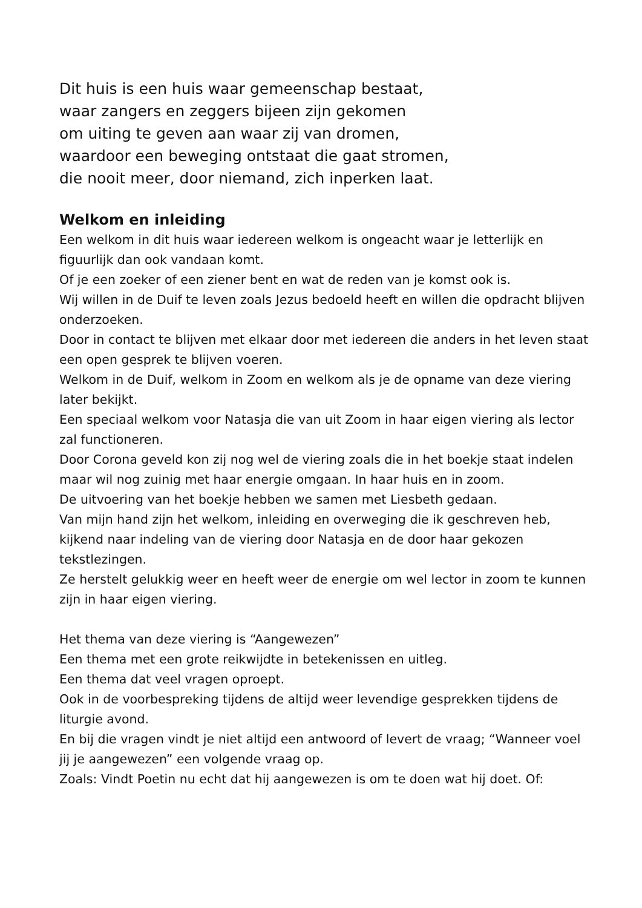Dit huis is een huis waar gemeenschap bestaat,
waar zangers en zeggers bijeen zijn gekomen
om uiting te geven aan waar zij van dromen,
waardoor een beweging ontstaat die gaat stromen,
die nooit meer, door niemand, zich inperken laat.
Welkom en inleiding
Een welkom in dit huis waar iedereen welkom is ongeacht waar je letterlijk en figuurlijk dan ook vandaan komt.
Of je een zoeker of een ziener bent en wat de reden van je komst ook is.
Wij willen in de Duif te leven zoals Jezus bedoeld heeft en willen die opdracht blijven onderzoeken.
Door in contact te blijven met elkaar door met iedereen die anders in het leven staat een open gesprek te blijven voeren.
Welkom in de Duif, welkom in Zoom en welkom als je de opname van deze viering later bekijkt.
Een speciaal welkom voor Natasja die van uit Zoom in haar eigen viering als lector zal functioneren.
Door Corona geveld kon zij nog wel de viering zoals die in het boekje staat indelen maar wil nog zuinig met haar energie omgaan. In haar huis en in zoom.
De uitvoering van het boekje hebben we samen met Liesbeth gedaan.
Van mijn hand zijn het welkom, inleiding en overweging die ik geschreven heb, kijkend naar indeling van de viering door Natasja en de door haar gekozen tekstlezingen.
Ze herstelt gelukkig weer en heeft weer de energie om wel lector in zoom te kunnen zijn in haar eigen viering.
Het thema van deze viering is “Aangewezen”
Een thema met een grote reikwijdte in betekenissen en uitleg.
Een thema dat veel vragen oproept.
Ook in de voorbespreking tijdens de altijd weer levendige gesprekken tijdens de liturgie avond.
En bij die vragen vindt je niet altijd een antwoord of levert de vraag; “Wanneer voel jij je aangewezen” een volgende vraag op.
Zoals: Vindt Poetin nu echt dat hij aangewezen is om te doen wat hij doet. Of: